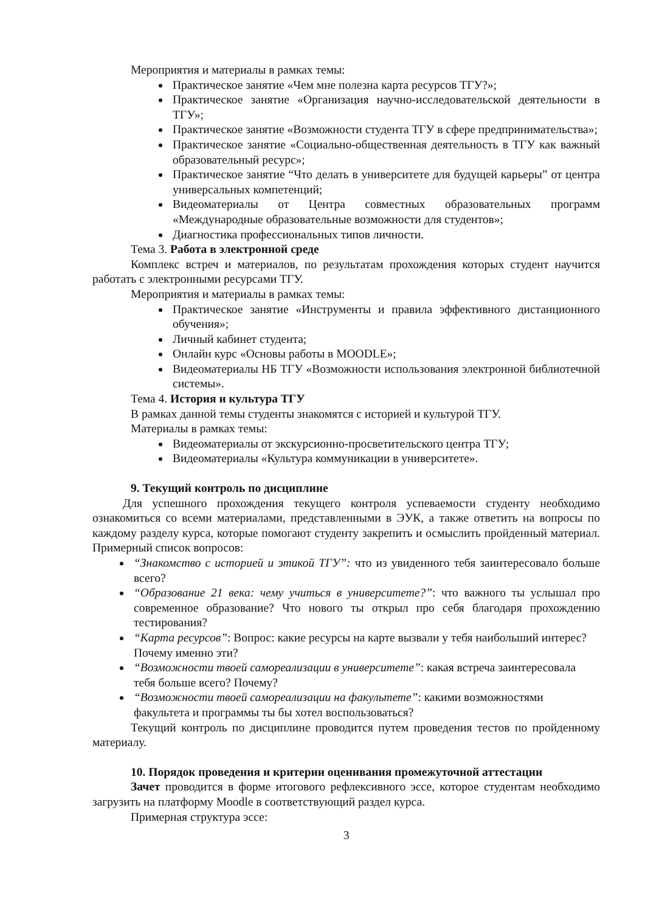Мероприятия и материалы в рамках темы:
Практическое занятие «Чем мне полезна карта ресурсов ТГУ?»;
Практическое занятие «Организация научно-исследовательской деятельности в ТГУ»;
Практическое занятие «Возможности студента ТГУ в сфере предпринимательства»;
Практическое занятие «Социально-общественная деятельность в ТГУ как важный образовательный ресурс»;
Практическое занятие “Что делать в университете для будущей карьеры” от центра универсальных компетенций;
Видеоматериалы от Центра совместных образовательных программ «Международные образовательные возможности для студентов»;
Диагностика профессиональных типов личности.
Тема 3. Работа в электронной среде
Комплекс встреч и материалов, по результатам прохождения которых студент научится работать с электронными ресурсами ТГУ.
Мероприятия и материалы в рамках темы:
Практическое занятие «Инструменты и правила эффективного дистанционного обучения»;
Личный кабинет студента;
Онлайн курс «Основы работы в MOODLE»;
Видеоматериалы НБ ТГУ «Возможности использования электронной библиотечной системы».
Тема 4. История и культура ТГУ
В рамках данной темы студенты знакомятся с историей и культурой ТГУ.
Материалы в рамках темы:
Видеоматериалы от экскурсионно-просветительского центра ТГУ;
Видеоматериалы «Культура коммуникации в университете».
9. Текущий контроль по дисциплине
Для успешного прохождения текущего контроля успеваемости студенту необходимо ознакомиться со всеми материалами, представленными в ЭУК, а также ответить на вопросы по каждому разделу курса, которые помогают студенту закрепить и осмыслить пройденный материал. Примерный список вопросов:
“Знакомство с историей и этикой ТГУ”: что из увиденного тебя заинтересовало больше всего?
“Образование 21 века: чему учиться в университете?”: что важного ты услышал про современное образование? Что нового ты открыл про себя благодаря прохождению тестирования?
“Карта ресурсов”: Вопрос: какие ресурсы на карте вызвали у тебя наибольший интерес? Почему именно эти?
“Возможности твоей самореализации в университете”: какая встреча заинтересовала тебя больше всего? Почему?
“Возможности твоей самореализации на факультете”: какими возможностями факультета и программы ты бы хотел воспользоваться?
Текущий контроль по дисциплине проводится путем проведения тестов по пройденному материалу.
10. Порядок проведения и критерии оценивания промежуточной аттестации
Зачет проводится в форме итогового рефлексивного эссе, которое студентам необходимо загрузить на платформу Moodle в соответствующий раздел курса.
Примерная структура эссе:
3